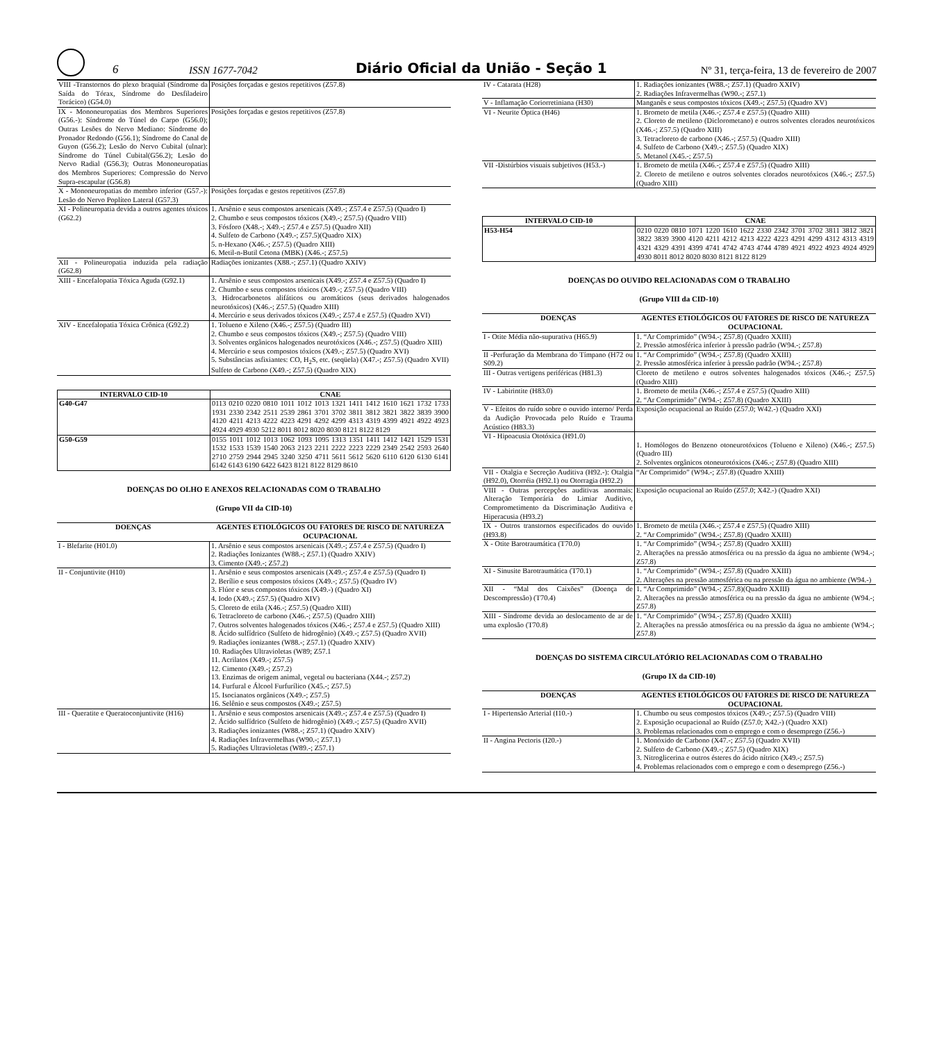6
ISSN 1677-7042
Diário Oficial da União - Seção 1
Nº 31, terça-feira, 13 de fevereiro de 2007
| VIII -Transtornos do plexo braquial (Síndrome da Saída do Tórax, Síndrome do Desfiladeiro Torácico) (G54.0) | Posições forçadas e gestos repetitivos (Z57.8) |
| IX - Mononeuropatias dos Membros Superiores (G56.-): Síndrome do Túnel do Carpo (G56.0); Outras Lesões do Nervo Mediano: Síndrome do Pronador Redondo (G56.1); Síndrome do Canal de Guyon (G56.2); Lesão do Nervo Cubital (ulnar): Síndrome do Túnel Cubital(G56.2); Lesão do Nervo Radial (G56.3); Outras Mononeuropatias dos Membros Superiores: Compressão do Nervo Supra-escapular (G56.8) | Posições forçadas e gestos repetitivos (Z57.8) |
| X - Mononeuropatias do membro inferior (G57.-): Lesão do Nervo Poplíteo Lateral (G57.3) | Posições forçadas e gestos repetitivos (Z57.8) |
| XI - Polineuropatia devida a outros agentes tóxicos (G62.2) | 1. Arsênio e seus compostos arsenicais (X49.-; Z57.4 e Z57.5) (Quadro I) 2. Chumbo e seus compostos tóxicos (X49.-; Z57.5) (Quadro VIII) 3. Fósforo (X48.-; X49.-; Z57.4 e Z57.5) (Quadro XII) 4. Sulfeto de Carbono (X49.-; Z57.5)(Quadro XIX) 5. n-Hexano (X46.-; Z57.5) (Quadro XIII) 6. Metil-n-Butil Cetona (MBK) (X46.-; Z57.5) |
| XII - Polineuropatia induzida pela radiação (G62.8) | Radiações ionizantes (X88.-; Z57.1) (Quadro XXIV) |
| XIII - Encefalopatia Tóxica Aguda (G92.1) | 1. Arsênio e seus compostos arsenicais (X49.-; Z57.4 e Z57.5) (Quadro I) 2. Chumbo e seus compostos tóxicos (X49.-; Z57.5) (Quadro VIII) 3. Hidrocarbonetos alifáticos ou aromáticos (seus derivados halogenados neurotóxicos) (X46.-; Z57.5) (Quadro XIII) 4. Mercúrio e seus derivados tóxicos (X49.-; Z57.4 e Z57.5) (Quadro XVI) |
| XIV - Encefalopatia Tóxica Crônica (G92.2) | 1. Tolueno e Xileno (X46.-; Z57.5) (Quadro III) 2. Chumbo e seus compostos tóxicos (X49.-; Z57.5) (Quadro VIII) 3. Solventes orgânicos halogenados neurotóxicos (X46.-; Z57.5) (Quadro XIII) 4. Mercúrio e seus compostos tóxicos (X49.-; Z57.5) (Quadro XVI) 5. Substâncias asfixiantes: CO, H<sub>2</sub>S, etc. (seqüela) (X47.-; Z57.5) (Quadro XVII) Sulfeto de Carbono (X49.-; Z57.5) (Quadro XIX) |
| INTERVALO CID-10 | CNAE |
| --- | --- |
| G40-G47 | 0113 0210 0220 0810 1011 1012 1013 1321 1411 1412 1610 1621 1732 1733 1931 2330 2342 2511 2539 2861 3701 3702 3811 3812 3821 3822 3839 3900 4120 4211 4213 4222 4223 4291 4292 4299 4313 4319 4399 4921 4922 4923 4924 4929 4930 5212 8011 8012 8020 8030 8121 8122 8129 |
| G50-G59 | 0155 1011 1012 1013 1062 1093 1095 1313 1351 1411 1412 1421 1529 1531 1532 1533 1539 1540 2063 2123 2211 2222 2223 2229 2349 2542 2593 2640 2710 2759 2944 2945 3240 3250 4711 5611 5612 5620 6110 6120 6130 6141 6142 6143 6190 6422 6423 8121 8122 8129 8610 |
DOENÇAS DO OLHO E ANEXOS RELACIONADAS COM O TRABALHO
(Grupo VII da CID-10)
| DOENÇAS | AGENTES ETIOLÓGICOS OU FATORES DE RISCO DE NATUREZA OCUPACIONAL |
| --- | --- |
| I - Blefarite (H01.0) | 1. Arsênio e seus compostos arsenicais (X49.-; Z57.4 e Z57.5) (Quadro I) 2. Radiações Ionizantes (W88.-; Z57.1) (Quadro XXIV) 3. Cimento (X49.-; Z57.2) |
| II - Conjuntivite (H10) | 1. Arsênio e seus compostos arsenicais (X49.-; Z57.4 e Z57.5) (Quadro I) 2. Berílio e seus compostos tóxicos (X49.-; Z57.5) (Quadro IV) 3. Flúor e seus compostos tóxicos (X49.-) (Quadro XI) 4. Iodo (X49.-; Z57.5) (Quadro XIV) 5. Cloreto de etila (X46.-; Z57.5) (Quadro XIII) 6. Tetracloreto de carbono (X46.-; Z57.5) (Quadro XIII) 7. Outros solventes halogenados tóxicos (X46.-; Z57.4 e Z57.5) (Quadro XIII) 8. Ácido sulfídrico (Sulfeto de hidrogênio) (X49.-; Z57.5) (Quadro XVII) 9. Radiações ionizantes (W88.-; Z57.1) (Quadro XXIV) 10. Radiações Ultravioletas (W89; Z57.1 11. Acrilatos (X49.-; Z57.5) 12. Cimento (X49.-; Z57.2) 13. Enzimas de origem animal, vegetal ou bacteriana (X44.-; Z57.2) 14. Furfural e Álcool Furfurílico (X45.-; Z57.5) 15. Isocianatos orgânicos (X49.-; Z57.5) 16. Selênio e seus compostos (X49.-; Z57.5) |
| III - Queratite e Queratoconjuntivite (H16) | 1. Arsênio e seus compostos arsenicais (X49.-; Z57.4 e Z57.5) (Quadro I) 2. Ácido sulfídrico (Sulfeto de hidrogênio) (X49.-; Z57.5) (Quadro XVII) 3. Radiações ionizantes (W88.-; Z57.1) (Quadro XXIV) 4. Radiações Infravermelhas (W90.-; Z57.1) 5. Radiações Ultravioletas (W89.-; Z57.1) |
| IV - Catarata (H28) | 1. Radiações ionizantes (W88.-; Z57.1) (Quadro XXIV) 2. Radiações Infravermelhas (W90.-; Z57.1) |
| V - Inflamação Coriorretiniana (H30) | Manganês e seus compostos tóxicos (X49.-; Z57.5) (Quadro XV) |
| VI - Neurite Óptica (H46) | 1. Brometo de metila (X46.-; Z57.4 e Z57.5) (Quadro XIII) 2. Cloreto de metileno (Diclorometano) e outros solventes clorados neurotóxicos (X46.-; Z57.5) (Quadro XIII) 3. Tetracloreto de carbono (X46.-; Z57.5) (Quadro XIII) 4. Sulfeto de Carbono (X49.-; Z57.5) (Quadro XIX) 5. Metanol (X45.-; Z57.5) |
| VII -Distúrbios visuais subjetivos (H53.-) | 1. Brometo de metila (X46.-; Z57.4 e Z57.5) (Quadro XIII) 2. Cloreto de metileno e outros solventes clorados neurotóxicos (X46.-; Z57.5) (Quadro XIII) |
| INTERVALO CID-10 | CNAE |
| --- | --- |
| H53-H54 | 0210 0220 0810 1071 1220 1610 1622 2330 2342 3701 3702 3811 3812 3821 3822 3839 3900 4120 4211 4212 4213 4222 4223 4291 4299 4312 4313 4319 4321 4329 4391 4399 4741 4742 4743 4744 4789 4921 4922 4923 4924 4929 4930 8011 8012 8020 8030 8121 8122 8129 |
DOENÇAS DO OUVIDO RELACIONADAS COM O TRABALHO
(Grupo VIII da CID-10)
| DOENÇAS | AGENTES ETIOLÓGICOS OU FATORES DE RISCO DE NATUREZA OCUPACIONAL |
| --- | --- |
| I - Otite Média não-supurativa (H65.9) | 1. “Ar Comprimido” (W94.-; Z57.8) (Quadro XXIII) 2. Pressão atmosférica inferior à pressão padrão (W94.-; Z57.8) |
| II -Perfuração da Membrana do Tímpano (H72 ou S09.2) | 1. “Ar Comprimido” (W94.-; Z57.8) (Quadro XXIII) 2. Pressão atmosférica inferior à pressão padrão (W94.-; Z57.8) |
| III - Outras vertigens periféricas (H81.3) | Cloreto de metileno e outros solventes halogenados tóxicos (X46.-; Z57.5) (Quadro XIII) |
| IV - Labirintite (H83.0) | 1. Brometo de metila (X46.-; Z57.4 e Z57.5) (Quadro XIII) 2. “Ar Comprimido” (W94.-; Z57.8) (Quadro XXIII) |
| V - Efeitos do ruído sobre o ouvido interno/ Perda da Audição Provocada pelo Ruído e Trauma Acústico (H83.3) | Exposição ocupacional ao Ruído (Z57.0; W42.-) (Quadro XXI) |
| VI - Hipoacusia Ototóxica (H91.0) | 1. Homólogos do Benzeno otoneurotóxicos (Tolueno e Xileno) (X46.-; Z57.5) (Quadro III) 2. Solventes orgânicos otoneurotóxicos (X46.-; Z57.8) (Quadro XIII) |
| VII - Otalgia e Secreção Auditiva (H92.-): Otalgia (H92.0), Otorréia (H92.1) ou Otorragia (H92.2) | “Ar Comprimido” (W94.-; Z57.8) (Quadro XXIII) |
| VIII - Outras percepções auditivas anormais: Alteração Temporária do Limiar Auditivo, Comprometimento da Discriminação Auditiva e Hiperacusia (H93.2) | Exposição ocupacional ao Ruído (Z57.0; X42.-) (Quadro XXI) |
| IX - Outros transtornos especificados do ouvido (H93.8) | 1. Brometo de metila (X46.-; Z57.4 e Z57.5) (Quadro XIII) 2. “Ar Comprimido” (W94.-; Z57.8) (Quadro XXIII) |
| X - Otite Barotraumática (T70.0) | 1. “Ar Comprimido” (W94.-; Z57.8) (Quadro XXIII) 2. Alterações na pressão atmosférica ou na pressão da água no ambiente (W94.-; Z57.8) |
| XI - Sinusite Barotraumática (T70.1) | 1. “Ar Comprimido” (W94.-; Z57.8) (Quadro XXIII) 2. Alterações na pressão atmosférica ou na pressão da água no ambiente (W94.-) |
| XII - “Mal dos Caixões” (Doença de Descompressão) (T70.4) | 1. “Ar Comprimido” (W94.-; Z57.8)(Quadro XXIII) 2. Alterações na pressão atmosférica ou na pressão da água no ambiente (W94.-; Z57.8) |
| XIII - Síndrome devida ao deslocamento de ar de uma explosão (T70.8) | 1. “Ar Comprimido” (W94.-; Z57.8) (Quadro XXIII) 2. Alterações na pressão atmosférica ou na pressão da água no ambiente (W94.-; Z57.8) |
DOENÇAS DO SISTEMA CIRCULATÓRIO RELACIONADAS COM O TRABALHO
(Grupo IX da CID-10)
| DOENÇAS | AGENTES ETIOLÓGICOS OU FATORES DE RISCO DE NATUREZA OCUPACIONAL |
| --- | --- |
| I - Hipertensão Arterial (I10.-) | 1. Chumbo ou seus compostos tóxicos (X49.-; Z57.5) (Quadro VIII) 2. Exposição ocupacional ao Ruído (Z57.0; X42.-) (Quadro XXI) 3. Problemas relacionados com o emprego e com o desemprego (Z56.-) |
| II - Angina Pectoris (I20.-) | 1. Monóxido de Carbono (X47.-; Z57.5) (Quadro XVII) 2. Sulfeto de Carbono (X49.-; Z57.5) (Quadro XIX) 3. Nitroglicerina e outros ésteres do ácido nítrico (X49.-; Z57.5) 4. Problemas relacionados com o emprego e com o desemprego (Z56.-) |